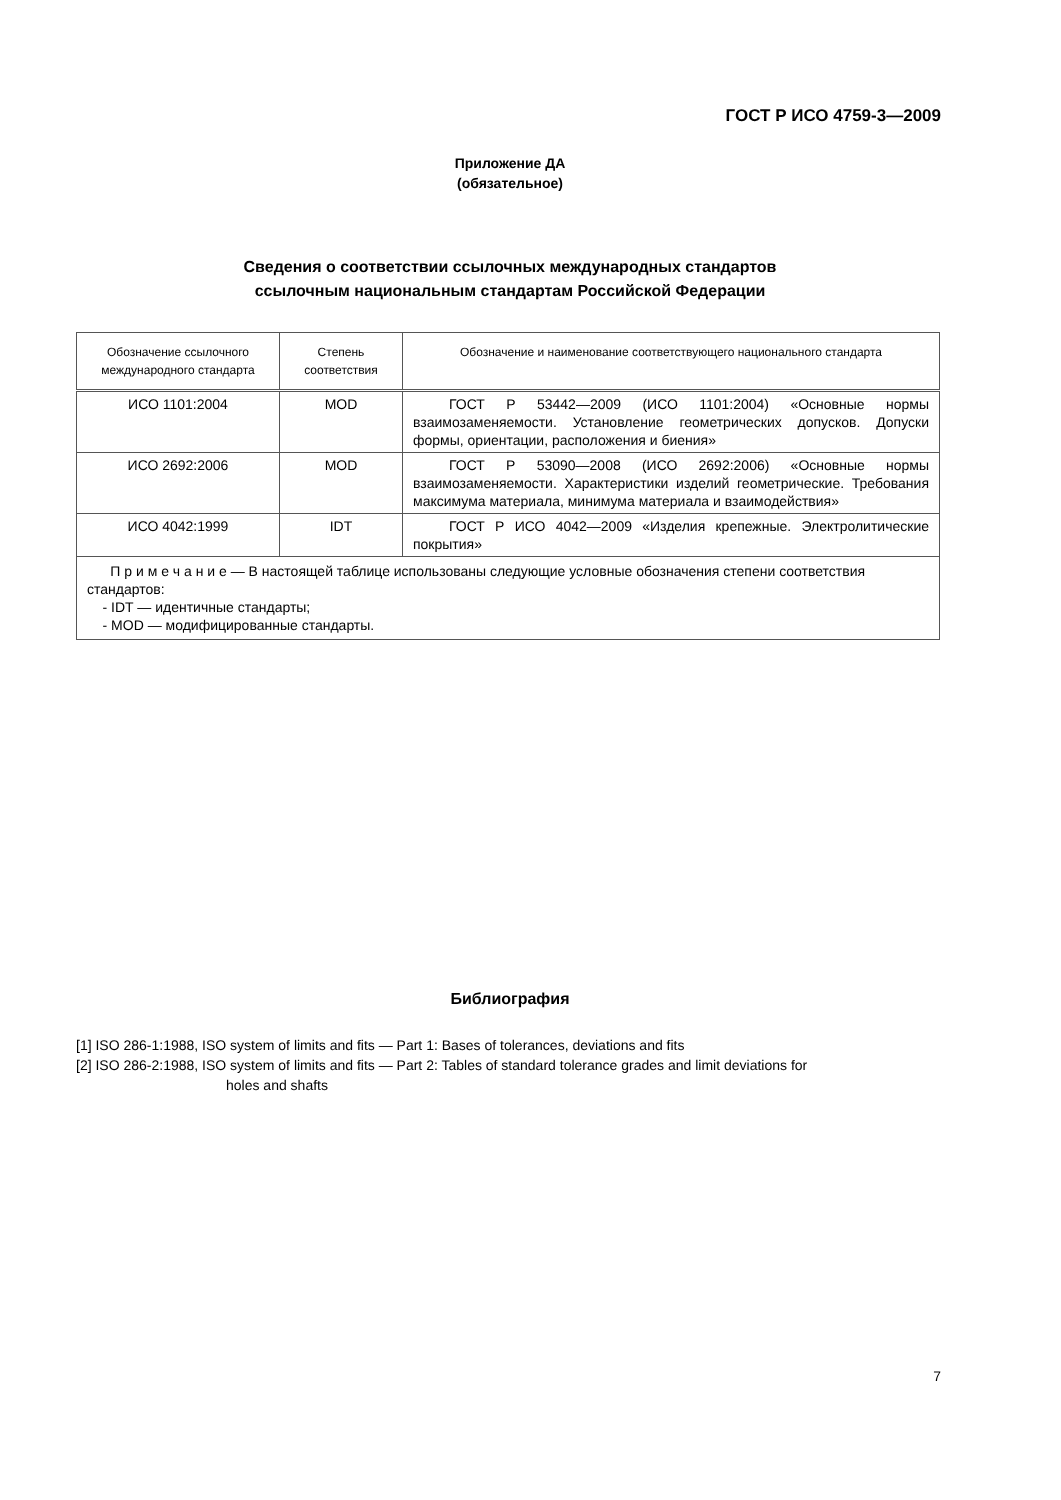ГОСТ Р ИСО 4759-3—2009
Приложение ДА
(обязательное)
Сведения о соответствии ссылочных международных стандартов
ссылочным национальным стандартам Российской Федерации
| Обозначение ссылочного международного стандарта | Степень соответствия | Обозначение и наименование соответствующего национального стандарта |
| --- | --- | --- |
| ИСО 1101:2004 | MOD | ГОСТ Р 53442—2009 (ИСО 1101:2004) «Основные нормы взаимозаменяемости. Установление геометрических допусков. Допуски формы, ориентации, расположения и биения» |
| ИСО 2692:2006 | MOD | ГОСТ Р 53090—2008 (ИСО 2692:2006) «Основные нормы взаимозаменяемости. Характеристики изделий геометрические. Требования максимума материала, минимума материала и взаимодействия» |
| ИСО 4042:1999 | IDT | ГОСТ Р ИСО 4042—2009 «Изделия крепежные. Электролитические покрытия» |
| П р и м е ч а н и е — В настоящей таблице использованы следующие условные обозначения степени соответствия стандартов: - IDT — идентичные стандарты; - MOD — модифицированные стандарты. | | |
Библиография
[1] ISO 286-1:1988, ISO system of limits and fits — Part 1: Bases of tolerances, deviations and fits
[2] ISO 286-2:1988, ISO system of limits and fits — Part 2: Tables of standard tolerance grades and limit deviations for
holes and shafts
7